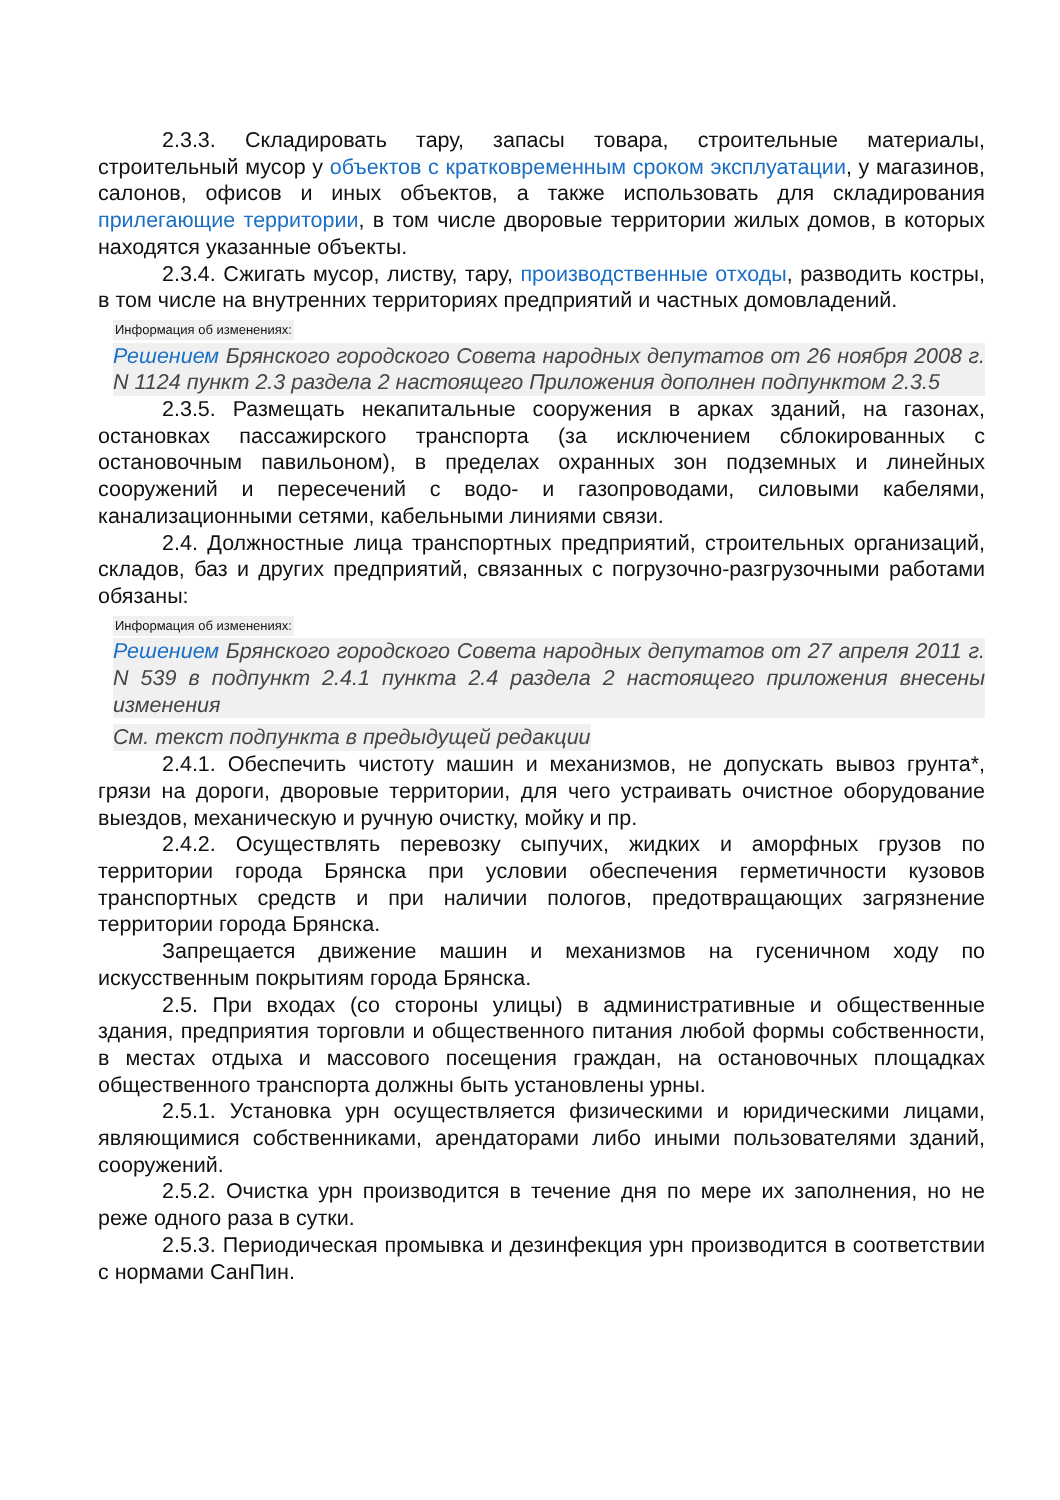2.3.3. Складировать тару, запасы товара, строительные материалы, строительный мусор у объектов с кратковременным сроком эксплуатации, у магазинов, салонов, офисов и иных объектов, а также использовать для складирования прилегающие территории, в том числе дворовые территории жилых домов, в которых находятся указанные объекты.
2.3.4. Сжигать мусор, листву, тару, производственные отходы, разводить костры, в том числе на внутренних территориях предприятий и частных домовладений.
Информация об изменениях:
Решением Брянского городского Совета народных депутатов от 26 ноября 2008 г. N 1124 пункт 2.3 раздела 2 настоящего Приложения дополнен подпунктом 2.3.5
2.3.5. Размещать некапитальные сооружения в арках зданий, на газонах, остановках пассажирского транспорта (за исключением сблокированных с остановочным павильоном), в пределах охранных зон подземных и линейных сооружений и пересечений с водо- и газопроводами, силовыми кабелями, канализационными сетями, кабельными линиями связи.
2.4. Должностные лица транспортных предприятий, строительных организаций, складов, баз и других предприятий, связанных с погрузочно-разгрузочными работами обязаны:
Информация об изменениях:
Решением Брянского городского Совета народных депутатов от 27 апреля 2011 г. N 539 в подпункт 2.4.1 пункта 2.4 раздела 2 настоящего приложения внесены изменения
См. текст подпункта в предыдущей редакции
2.4.1. Обеспечить чистоту машин и механизмов, не допускать вывоз грунта*, грязи на дороги, дворовые территории, для чего устраивать очистное оборудование выездов, механическую и ручную очистку, мойку и пр.
2.4.2. Осуществлять перевозку сыпучих, жидких и аморфных грузов по территории города Брянска при условии обеспечения герметичности кузовов транспортных средств и при наличии пологов, предотвращающих загрязнение территории города Брянска.
Запрещается движение машин и механизмов на гусеничном ходу по искусственным покрытиям города Брянска.
2.5. При входах (со стороны улицы) в административные и общественные здания, предприятия торговли и общественного питания любой формы собственности, в местах отдыха и массового посещения граждан, на остановочных площадках общественного транспорта должны быть установлены урны.
2.5.1. Установка урн осуществляется физическими и юридическими лицами, являющимися собственниками, арендаторами либо иными пользователями зданий, сооружений.
2.5.2. Очистка урн производится в течение дня по мере их заполнения, но не реже одного раза в сутки.
2.5.3. Периодическая промывка и дезинфекция урн производится в соответствии с нормами СанПин.